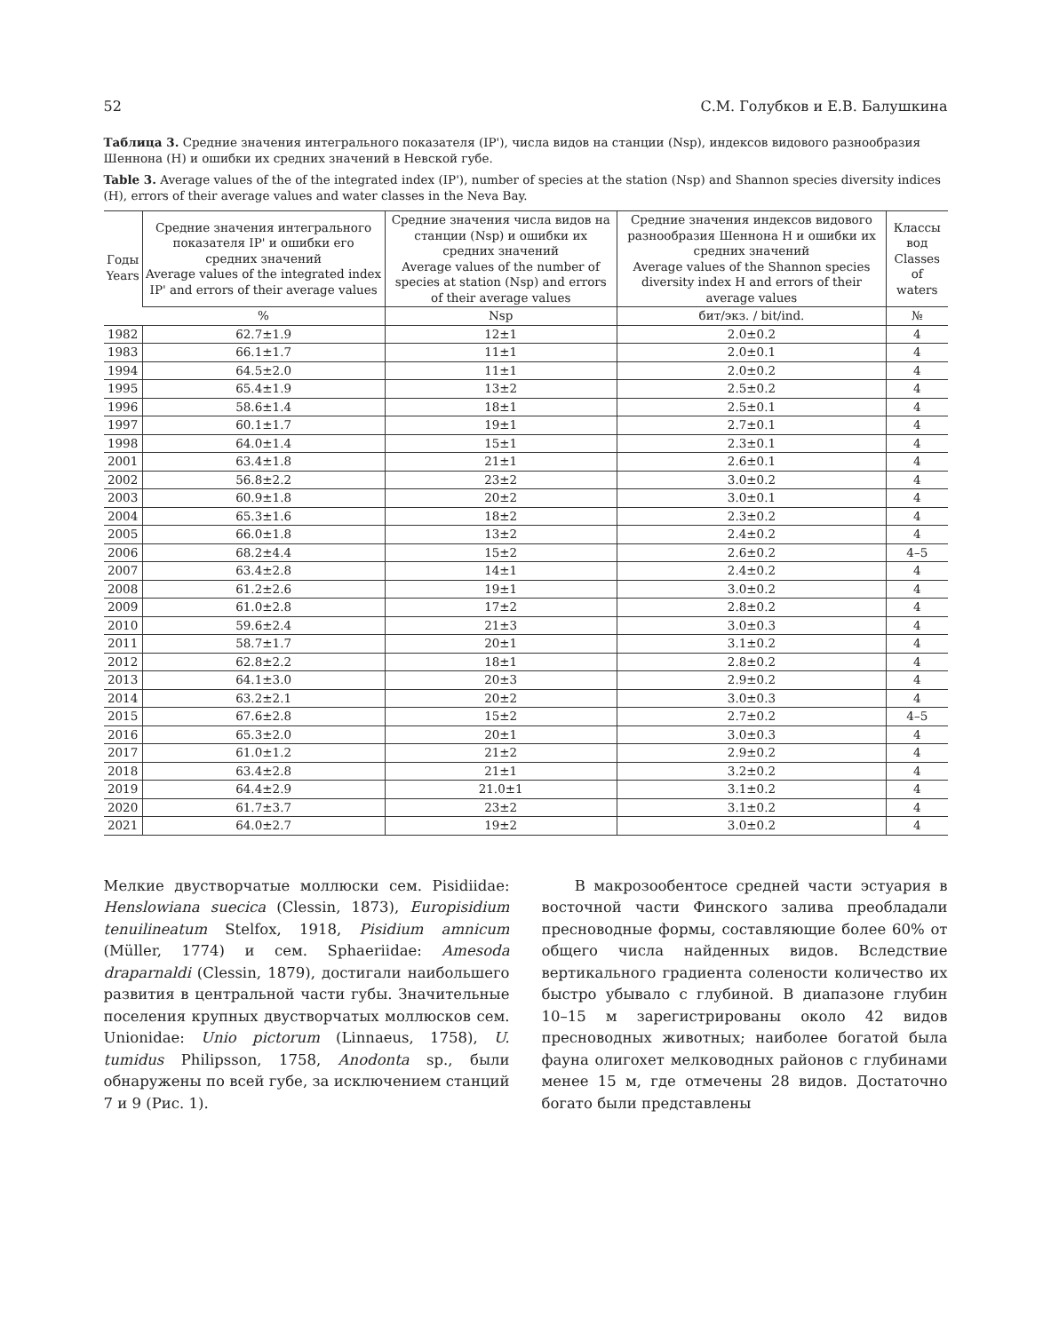52 С.М. Голубков и Е.В. Балушкина
Таблица 3. Средние значения интегрального показателя (IP'), числа видов на станции (Nsp), индексов видового разнообразия Шеннона (H) и ошибки их средних значений в Невской губе.
Table 3. Average values of the of the integrated index (IP'), number of species at the station (Nsp) and Shannon species diversity indices (H), errors of their average values and water classes in the Neva Bay.
| Годы Years | Средние значения интегрального показателя IP' и ошибки его средних значений Average values of the integrated index IP' and errors of their average values | Средние значения числа видов на станции (Nsp) и ошибки их средних значений Average values of the number of species at station (Nsp) and errors of their average values | Средние значения индексов видового разнообразия Шеннона H и ошибки их средних значений Average values of the Shannon species diversity index H and errors of their average values | Классы вод Classes of waters |
| --- | --- | --- | --- | --- |
| | % | Nsp | бит/экз. / bit/ind. | № |
| 1982 | 62.7±1.9 | 12±1 | 2.0±0.2 | 4 |
| 1983 | 66.1±1.7 | 11±1 | 2.0±0.1 | 4 |
| 1994 | 64.5±2.0 | 11±1 | 2.0±0.2 | 4 |
| 1995 | 65.4±1.9 | 13±2 | 2.5±0.2 | 4 |
| 1996 | 58.6±1.4 | 18±1 | 2.5±0.1 | 4 |
| 1997 | 60.1±1.7 | 19±1 | 2.7±0.1 | 4 |
| 1998 | 64.0±1.4 | 15±1 | 2.3±0.1 | 4 |
| 2001 | 63.4±1.8 | 21±1 | 2.6±0.1 | 4 |
| 2002 | 56.8±2.2 | 23±2 | 3.0±0.2 | 4 |
| 2003 | 60.9±1.8 | 20±2 | 3.0±0.1 | 4 |
| 2004 | 65.3±1.6 | 18±2 | 2.3±0.2 | 4 |
| 2005 | 66.0±1.8 | 13±2 | 2.4±0.2 | 4 |
| 2006 | 68.2±4.4 | 15±2 | 2.6±0.2 | 4–5 |
| 2007 | 63.4±2.8 | 14±1 | 2.4±0.2 | 4 |
| 2008 | 61.2±2.6 | 19±1 | 3.0±0.2 | 4 |
| 2009 | 61.0±2.8 | 17±2 | 2.8±0.2 | 4 |
| 2010 | 59.6±2.4 | 21±3 | 3.0±0.3 | 4 |
| 2011 | 58.7±1.7 | 20±1 | 3.1±0.2 | 4 |
| 2012 | 62.8±2.2 | 18±1 | 2.8±0.2 | 4 |
| 2013 | 64.1±3.0 | 20±3 | 2.9±0.2 | 4 |
| 2014 | 63.2±2.1 | 20±2 | 3.0±0.3 | 4 |
| 2015 | 67.6±2.8 | 15±2 | 2.7±0.2 | 4–5 |
| 2016 | 65.3±2.0 | 20±1 | 3.0±0.3 | 4 |
| 2017 | 61.0±1.2 | 21±2 | 2.9±0.2 | 4 |
| 2018 | 63.4±2.8 | 21±1 | 3.2±0.2 | 4 |
| 2019 | 64.4±2.9 | 21.0±1 | 3.1±0.2 | 4 |
| 2020 | 61.7±3.7 | 23±2 | 3.1±0.2 | 4 |
| 2021 | 64.0±2.7 | 19±2 | 3.0±0.2 | 4 |
Мелкие двустворчатые моллюски сем. Pisidiidae: Henslowiana suecica (Clessin, 1873), Europisidium tenuilineatum Stelfox, 1918, Pisidium amnicum (Müller, 1774) и сем. Sphaeriidae: Amesoda draparnaldi (Clessin, 1879), достигали наибольшего развития в центральной части губы. Значительные поселения крупных двустворчатых моллюсков сем. Unionidae: Unio pictorum (Linnaeus, 1758), U. tumidus Philipsson, 1758, Anodonta sp., были обнаружены по всей губе, за исключением станций 7 и 9 (Рис. 1).
В макрозообентосе средней части эстуария в восточной части Финского залива преобладали пресноводные формы, составляющие более 60% от общего числа найденных видов. Вследствие вертикального градиента солености количество их быстро убывало с глубиной. В диапазоне глубин 10–15 м зарегистрированы около 42 видов пресноводных животных; наиболее богатой была фауна олигохет мелководных районов с глубинами менее 15 м, где отмечены 28 видов. Достаточно богато были представлены